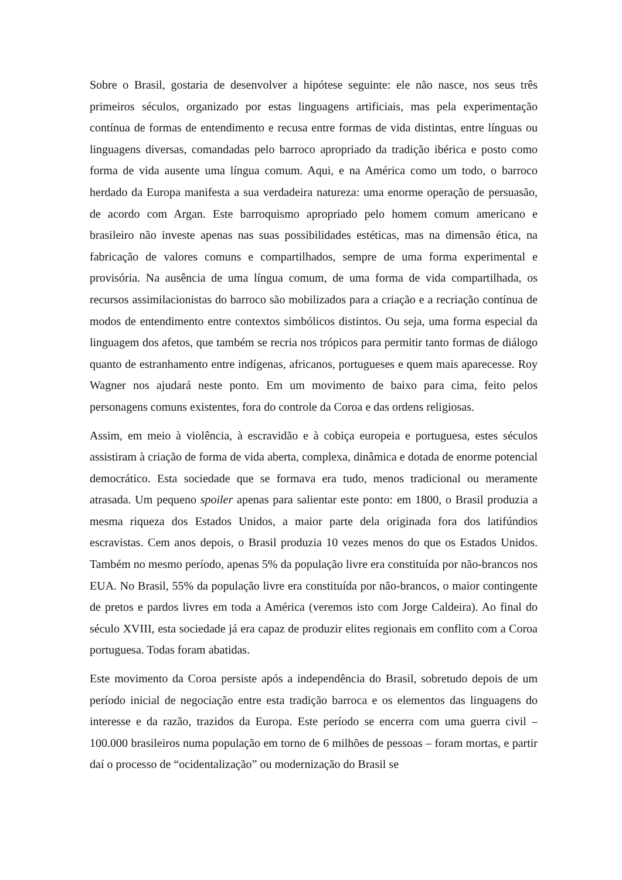Sobre o Brasil, gostaria de desenvolver a hipótese seguinte: ele não nasce, nos seus três primeiros séculos, organizado por estas linguagens artificiais, mas pela experimentação contínua de formas de entendimento e recusa entre formas de vida distintas, entre línguas ou linguagens diversas, comandadas pelo barroco apropriado da tradição ibérica e posto como forma de vida ausente uma língua comum. Aqui, e na América como um todo, o barroco herdado da Europa manifesta a sua verdadeira natureza: uma enorme operação de persuasão, de acordo com Argan. Este barroquismo apropriado pelo homem comum americano e brasileiro não investe apenas nas suas possibilidades estéticas, mas na dimensão ética, na fabricação de valores comuns e compartilhados, sempre de uma forma experimental e provisória. Na ausência de uma língua comum, de uma forma de vida compartilhada, os recursos assimilacionistas do barroco são mobilizados para a criação e a recriação contínua de modos de entendimento entre contextos simbólicos distintos. Ou seja, uma forma especial da linguagem dos afetos, que também se recria nos trópicos para permitir tanto formas de diálogo quanto de estranhamento entre indígenas, africanos, portugueses e quem mais aparecesse. Roy Wagner nos ajudará neste ponto. Em um movimento de baixo para cima, feito pelos personagens comuns existentes, fora do controle da Coroa e das ordens religiosas.
Assim, em meio à violência, à escravidão e à cobiça europeia e portuguesa, estes séculos assistiram à criação de forma de vida aberta, complexa, dinâmica e dotada de enorme potencial democrático. Esta sociedade que se formava era tudo, menos tradicional ou meramente atrasada. Um pequeno spoiler apenas para salientar este ponto: em 1800, o Brasil produzia a mesma riqueza dos Estados Unidos, a maior parte dela originada fora dos latifúndios escravistas. Cem anos depois, o Brasil produzia 10 vezes menos do que os Estados Unidos. Também no mesmo período, apenas 5% da população livre era constituída por não-brancos nos EUA. No Brasil, 55% da população livre era constituída por não-brancos, o maior contingente de pretos e pardos livres em toda a América (veremos isto com Jorge Caldeira). Ao final do século XVIII, esta sociedade já era capaz de produzir elites regionais em conflito com a Coroa portuguesa. Todas foram abatidas.
Este movimento da Coroa persiste após a independência do Brasil, sobretudo depois de um período inicial de negociação entre esta tradição barroca e os elementos das linguagens do interesse e da razão, trazidos da Europa. Este período se encerra com uma guerra civil – 100.000 brasileiros numa população em torno de 6 milhões de pessoas – foram mortas, e partir daí o processo de “ocidentalização” ou modernização do Brasil se